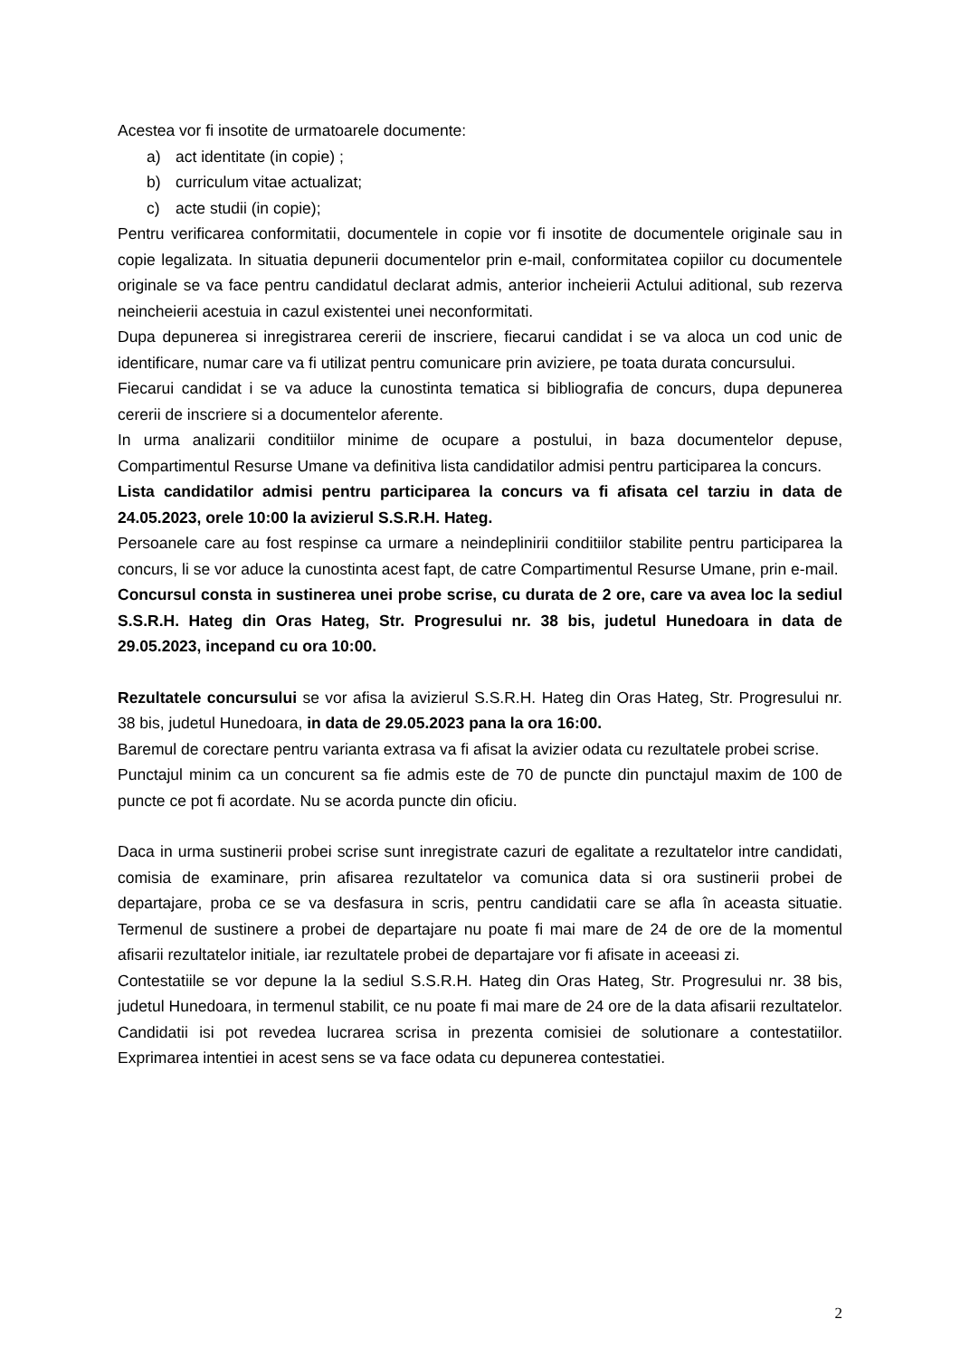Acestea vor fi insotite de urmatoarele documente:
a) act identitate (in copie) ;
b) curriculum vitae actualizat;
c) acte studii (in copie);
Pentru verificarea conformitatii, documentele in copie vor fi insotite de documentele originale sau in copie legalizata. In situatia depunerii documentelor prin e-mail, conformitatea copiilor cu documentele originale se va face pentru candidatul declarat admis, anterior incheierii Actului aditional, sub rezerva neincheierii acestuia in cazul existentei unei neconformitati.
Dupa depunerea si inregistrarea cererii de inscriere, fiecarui candidat i se va aloca un cod unic de identificare, numar care va fi utilizat pentru comunicare prin aviziere, pe toata durata concursului.
Fiecarui candidat i se va aduce la cunostinta tematica si bibliografia de concurs, dupa depunerea cererii de inscriere si a documentelor aferente.
In urma analizarii conditiilor minime de ocupare a postului, in baza documentelor depuse, Compartimentul Resurse Umane va definitiva lista candidatilor admisi pentru participarea la concurs.
Lista candidatilor admisi pentru participarea la concurs va fi afisata cel tarziu in data de 24.05.2023, orele 10:00 la avizierul S.S.R.H. Hateg.
Persoanele care au fost respinse ca urmare a neindeplinirii conditiilor stabilite pentru participarea la concurs, li se vor aduce la cunostinta acest fapt, de catre Compartimentul Resurse Umane, prin e-mail.
Concursul consta in sustinerea unei probe scrise, cu durata de 2 ore, care va avea loc la sediul S.S.R.H. Hateg din Oras Hateg, Str. Progresului nr. 38 bis, judetul Hunedoara in data de 29.05.2023, incepand cu ora 10:00.
Rezultatele concursului se vor afisa la avizierul S.S.R.H. Hateg din Oras Hateg, Str. Progresului nr. 38 bis, judetul Hunedoara, in data de 29.05.2023 pana la ora 16:00.
Baremul de corectare pentru varianta extrasa va fi afisat la avizier odata cu rezultatele probei scrise.
Punctajul minim ca un concurent sa fie admis este de 70 de puncte din punctajul maxim de 100 de puncte ce pot fi acordate. Nu se acorda puncte din oficiu.
Daca in urma sustinerii probei scrise sunt inregistrate cazuri de egalitate a rezultatelor intre candidati, comisia de examinare, prin afisarea rezultatelor va comunica data si ora sustinerii probei de departajare, proba ce se va desfasura in scris, pentru candidatii care se afla în aceasta situatie. Termenul de sustinere a probei de departajare nu poate fi mai mare de 24 de ore de la momentul afisarii rezultatelor initiale, iar rezultatele probei de departajare vor fi afisate in aceeasi zi.
Contestatiile se vor depune la la sediul S.S.R.H. Hateg din Oras Hateg, Str. Progresului nr. 38 bis, judetul Hunedoara, in termenul stabilit, ce nu poate fi mai mare de 24 ore de la data afisarii rezultatelor. Candidatii isi pot revedea lucrarea scrisa in prezenta comisiei de solutionare a contestatiilor. Exprimarea intentiei in acest sens se va face odata cu depunerea contestatiei.
2